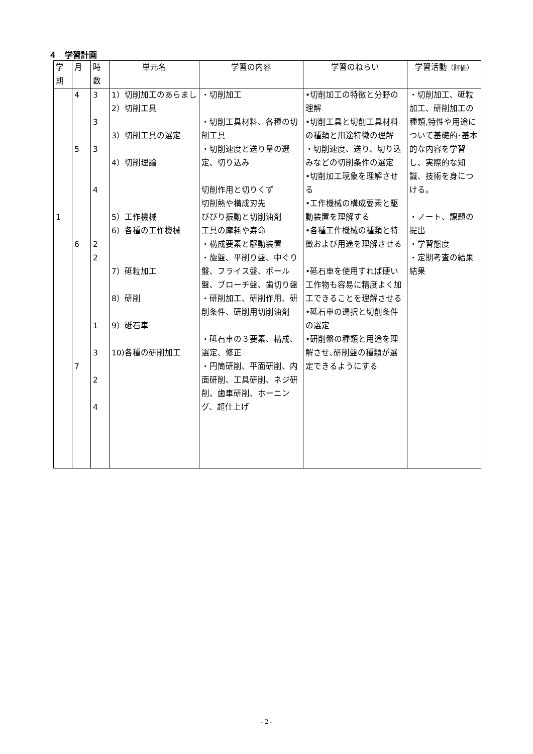４　学習計画
| 学 期 | 月 | 時 数 | 単元名 | 学習の内容 | 学習のねらい | 学習活動 （評価） |
| --- | --- | --- | --- | --- | --- | --- |
| 1 | 4 5 6 7 | 3 3 3 4 2 2 1 3 2 4 | 1）切削加工のあらまし 2）切削工具 3）切削工具の選定 4）切削理論 5）工作機械 6）各種の工作機械 7）砥粒加工 8）研削 9）砥石車 10)各種の研削加工 | ・切削加工 ・切削工具材料、各種の切削工具 ・切削速度と送り量の選定、切り込み 切削作用と切りくず 切削熱や構成刃先 びびり振動と切削油剤 工具の摩耗や寿命 ・構成要素と駆動装置 ・旋盤、平削り盤、中ぐり盤、フライス盤、ボール盤、ブローチ盤、歯切り盤 ・研削加工、研削作用、研削条件、研削用切削油剤 ・砥石車の３要素、構成、選定、修正 ・円筒研削、平面研削、内面研削、工具研削、ネジ研削、歯車研削、ホーニング、超仕上げ | •切削加工の特徴と分野の理解 •切削工具と切削工具材料の種類と用途特徴の理解 ・切削速度、送り、切り込みなどの切削条件の選定 •切削加工現象を理解させる •工作機械の構成要素と駆動装置を理解する •各種工作機械の種類と特徴および用途を理解させる •砥石車を使用すれば硬い工作物も容易に精度よく加工できることを理解させる •砥石車の選択と切削条件の選定 •研削盤の種類と用途を理解させ､研削盤の種類が選定できるようにする | ・切削加工、砥粒加工、研削加工の種類,特性や用途について基礎的･基本的な内容を学習し、実際的な知識、技術を身につける。 ・ノート、課題の提出 ・学習態度 ・定期考査の結果結果 |
- 2 -